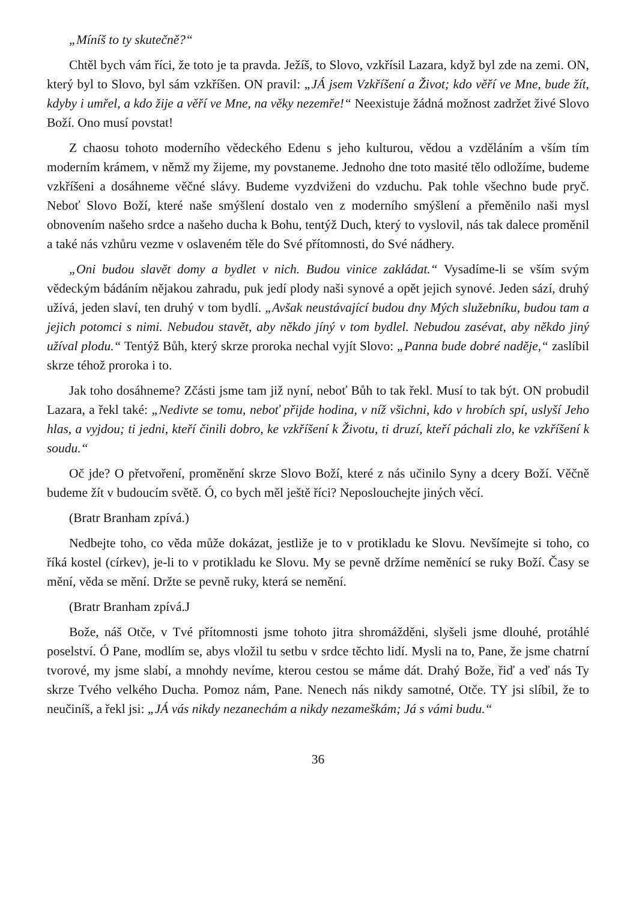„Míníš to ty skutečně?“
Chtěl bych vám říci, že toto je ta pravda. Ježíš, to Slovo, vzkřísil Lazara, když byl zde na zemi. ON, který byl to Slovo, byl sám vzkříšen. ON pravil: „JÁ jsem Vzkříšení a Život; kdo věří ve Mne, bude žít, kdyby i umřel, a kdo žije a věří ve Mne, na věky nezemře!“ Neexistuje žádná možnost zadržet živé Slovo Boží. Ono musí povstat!
Z chaosu tohoto moderního vědeckého Edenu s jeho kulturou, vědou a vzděláním a vším tím moderním krámem, v němž my žijeme, my povstaneme. Jednoho dne toto masité tělo odložíme, budeme vzkříšeni a dosáhneme věčné slávy. Budeme vyzdviženi do vzduchu. Pak tohle všechno bude pryč. Neboť Slovo Boží, které naše smýšlení dostalo ven z moderního smýšlení a přeměnilo naši mysl obnovením našeho srdce a našeho ducha k Bohu, tentýž Duch, který to vyslovil, nás tak dalece proměnil a také nás vzhůru vezme v oslaveném těle do Své přítomnosti, do Své nádhery.
„Oni budou slavět domy a bydlet v nich. Budou vinice zakládat.“ Vysadíme-li se vším svým vědeckým bádáním nějakou zahradu, puk jedí plody naši synové a opět jejich synové. Jeden sází, druhý užívá, jeden slaví, ten druhý v tom bydlí. „Avšak neustávající budou dny Mých služebníku, budou tam a jejich potomci s nimi. Nebudou stavět, aby někdo jíný v tom bydlel. Nebudou zasévat, aby někdo jiný užíval plodu.“ Tentýž Bůh, který skrze proroka nechal vyjít Slovo: „Panna bude dobré naděje,“ zaslíbil skrze téhož proroka i to.
Jak toho dosáhneme? Zčásti jsme tam již nyní, neboť Bůh to tak řekl. Musí to tak být. ON probudil Lazara, a řekl také: „Nedivte se tomu, neboť přijde hodina, v níž všichni, kdo v hrobích spí, uslyší Jeho hlas, a vyjdou; ti jedni, kteří činili dobro, ke vzkříšení k Životu, ti druzí, kteří páchali zlo, ke vzkříšení k soudu.“
Oč jde? O přetvoření, proměnění skrze Slovo Boží, které z nás učinilo Syny a dcery Boží. Věčně budeme žít v budoucím světě. Ó, co bych měl ještě říci? Neposlouchejte jiných věcí.
(Bratr Branham zpívá.)
Nedbejte toho, co věda může dokázat, jestliže je to v protikladu ke Slovu. Nevšímejte si toho, co říká kostel (církev), je-li to v protikladu ke Slovu. My se pevně držíme neměnící se ruky Boží. Časy se mění, věda se mění. Držte se pevně ruky, která se nemění.
(Bratr Branham zpívá.J
Bože, náš Otče, v Tvé přítomnosti jsme tohoto jitra shromážděni, slyšeli jsme dlouhé, protáhlé poselství. Ó Pane, modlím se, abys vložil tu setbu v srdce těchto lidí. Mysli na to, Pane, že jsme chatrní tvorové, my jsme slabí, a mnohdy nevíme, kterou cestou se máme dát. Drahý Bože, řiď a veď nás Ty skrze Tvého velkého Ducha. Pomoz nám, Pane. Nenech nás nikdy samotné, Otče. TY jsi slíbil, že to neučiníš, a řekl jsi: „JÁ vás nikdy nezanechám a nikdy nezameškám; Já s vámi budu.“
36